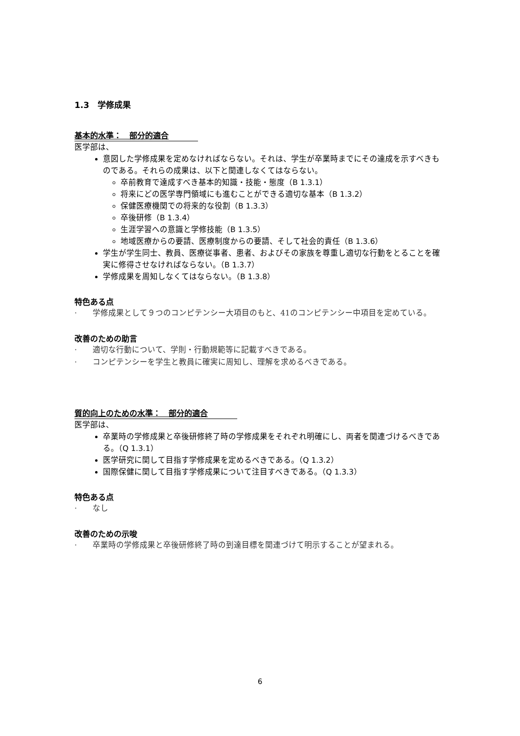1.3　学修成果
基本的水準：　部分的適合
医学部は、
意図した学修成果を定めなければならない。それは、学生が卒業時までにその達成を示すべきものである。それらの成果は、以下と関連しなくてはならない。
卒前教育で達成すべき基本的知識・技能・態度（B 1.3.1）
将来にどの医学専門領域にも進むことができる適切な基本（B 1.3.2）
保健医療機関での将来的な役割（B 1.3.3）
卒後研修（B 1.3.4）
生涯学習への意識と学修技能（B 1.3.5）
地域医療からの要請、医療制度からの要請、そして社会的責任（B 1.3.6）
学生が学生同士、教員、医療従事者、患者、およびその家族を尊重し適切な行動をとることを確実に修得させなければならない。（B 1.3.7）
学修成果を周知しなくてはならない。（B 1.3.8）
特色ある点
·　　学修成果として９つのコンピテンシー大項目のもと、41のコンピテンシー中項目を定めている。
改善のための助言
·　　適切な行動について、学則・行動規範等に記載すべきである。
·　　コンピテンシーを学生と教員に確実に周知し、理解を求めるべきである。
質的向上のための水準：　部分的適合
医学部は、
卒業時の学修成果と卒後研修終了時の学修成果をそれぞれ明確にし、両者を関連づけるべきである。（Q 1.3.1）
医学研究に関して目指す学修成果を定めるべきである。（Q 1.3.2）
国際保健に関して目指す学修成果について注目すべきである。（Q 1.3.3）
特色ある点
·　　なし
改善のための示唆
·　　卒業時の学修成果と卒後研修終了時の到達目標を関連づけて明示することが望まれる。
6